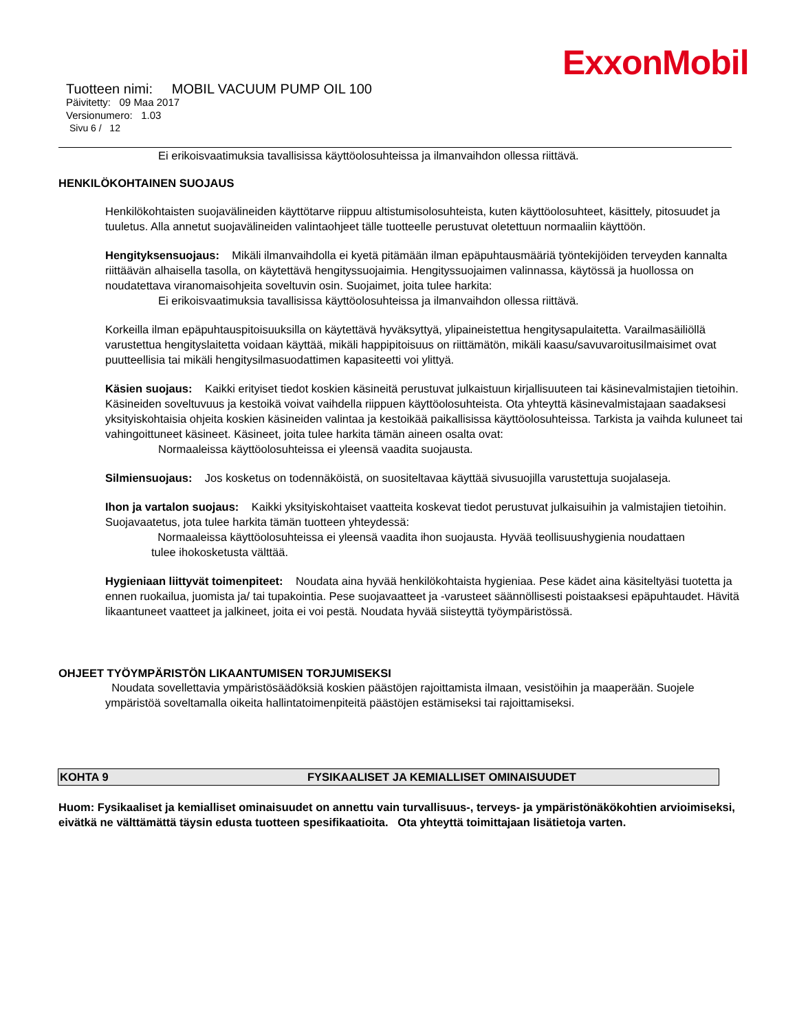ExxonMobil
Tuotteen nimi: MOBIL VACUUM PUMP OIL 100
Päivitetty: 09 Maa 2017
Versionumero: 1.03
Sivu 6 / 12
Ei erikoisvaatimuksia tavallisissa käyttöolosuhteissa ja ilmanvaihdon ollessa riittävä.
HENKILÖKOHTAINEN SUOJAUS
Henkilökohtaisten suojavälineiden käyttötarve riippuu altistumisolosuhteista, kuten käyttöolosuhteet, käsittely, pitosuudet ja tuuletus. Alla annetut suojavälineiden valintaohjeet tälle tuotteelle perustuvat oletettuun normaaliin käyttöön.
Hengityksensuojaus: Mikäli ilmanvaihdolla ei kyetä pitämään ilman epäpuhtausmääriä työntekijöiden terveyden kannalta riittäävän alhaisella tasolla, on käytettävä hengityssuojaimia. Hengityssuojaimen valinnassa, käytössä ja huollossa on noudatettava viranomaisohjeita soveltuvin osin. Suojaimet, joita tulee harkita:
Ei erikoisvaatimuksia tavallisissa käyttöolosuhteissa ja ilmanvaihdon ollessa riittävä.
Korkeilla ilman epäpuhtauspitoisuuksilla on käytettävä hyväksyttyä, ylipaineistettua hengitysapulaitetta. Varailmasäiliöllä varustettua hengityslaitetta voidaan käyttää, mikäli happipitoisuus on riittämätön, mikäli kaasu/savuvaroitusilmaisimet ovat puutteellisia tai mikäli hengitysilmasuodattimen kapasiteetti voi ylittyä.
Käsien suojaus: Kaikki erityiset tiedot koskien käsineitä perustuvat julkaistuun kirjallisuuteen tai käsinevalmistajien tietoihin. Käsineiden soveltuvuus ja kestoikä voivat vaihdella riippuen käyttöolosuhteista. Ota yhteyttä käsinevalmistajaan saadaksesi yksityiskohtaisia ohjeita koskien käsineiden valintaa ja kestoikää paikallisissa käyttöolosuhteissa. Tarkista ja vaihda kuluneet tai vahingoittuneet käsineet. Käsineet, joita tulee harkita tämän aineen osalta ovat:
Normaaleissa käyttöolosuhteissa ei yleensä vaadita suojausta.
Silmiensuojaus: Jos kosketus on todennäköistä, on suositeltavaa käyttää sivusuojilla varustettuja suojalaseja.
Ihon ja vartalon suojaus: Kaikki yksityiskohtaiset vaatteita koskevat tiedot perustuvat julkaisuihin ja valmistajien tietoihin. Suojavaatetus, jota tulee harkita tämän tuotteen yhteydessä:
Normaaleissa käyttöolosuhteissa ei yleensä vaadita ihon suojausta. Hyvää teollisuushygienia noudattaen tulee ihokosketusta välttää.
Hygieniaan liittyvät toimenpiteet: Noudata aina hyvää henkilökohtaista hygieniaa. Pese kädet aina käsiteltyäsi tuotetta ja ennen ruokailua, juomista ja/ tai tupakointia. Pese suojavaatteet ja -varusteet säännöllisesti poistaaksesi epäpuhtaudet. Hävitä likaantuneet vaatteet ja jalkineet, joita ei voi pestä. Noudata hyvää siisteyttä työympäristössä.
OHJEET TYÖYMPÄRISTÖN LIKAANTUMISEN TORJUMISEKSI
Noudata sovellettavia ympäristösäädöksiä koskien päästöjen rajoittamista ilmaan, vesistöihin ja maaperään. Suojele ympäristöä soveltamalla oikeita hallintatoimenpiteitä päästöjen estämiseksi tai rajoittamiseksi.
KOHTA 9 FYSIKAALISET JA KEMIALLISET OMINAISUUDET
Huom: Fysikaaliset ja kemialliset ominaisuudet on annettu vain turvallisuus-, terveys- ja ympäristönäkökohtien arvioimiseksi, eivätkä ne välttämättä täysin edusta tuotteen spesifikaatioita. Ota yhteyttä toimittajaan lisätietoja varten.